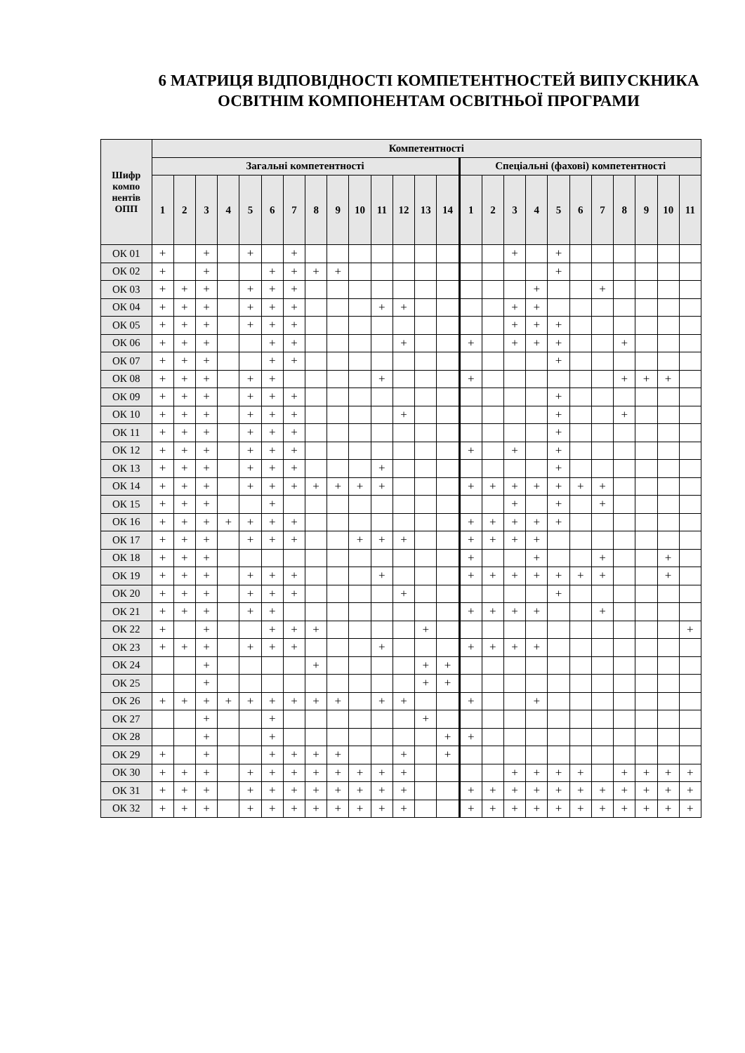6 МАТРИЦЯ ВІДПОВІДНОСТІ КОМПЕТЕНТНОСТЕЙ ВИПУСКНИКА ОСВІТНІМ КОМПОНЕНТАМ ОСВІТНЬОЇ ПРОГРАМИ
| Шифр компо нентів ОПП | Компетентності | | | | | | | | | | | | | | | | | | | | | | | | |
| --- | --- | --- | --- | --- | --- | --- | --- | --- | --- | --- | --- | --- | --- | --- | --- | --- | --- | --- | --- | --- | --- | --- | --- | --- | --- |
| | Загальні компетентності | | | | | | | | | | | | | | Спеціальні (фахові) компетентності | | | | | | | | | | |
| | 1 | 2 | 3 | 4 | 5 | 6 | 7 | 8 | 9 | 10 | 11 | 12 | 13 | 14 | 1 | 2 | 3 | 4 | 5 | 6 | 7 | 8 | 9 | 10 | 11 |
| ОК 01 | + | | + | | + | | + | | | | | | | | | | + | | + | | | | | | |
| ОК 02 | + | | + | | | + | + | + | + | | | | | | | | | | + | | | | | | |
| ОК 03 | + | + | + | | + | + | + | | | | | | | | | | | + | | | + | | | | |
| ОК 04 | + | + | + | | + | + | + | | | | + | + | | | | | + | + | | | | | | | |
| ОК 05 | + | + | + | | + | + | + | | | | | | | | | | + | + | + | | | | | | |
| ОК 06 | + | + | + | | | + | + | | | | | + | | | + | | + | + | + | | | + | | | |
| ОК 07 | + | + | + | | | + | + | | | | | | | | | | | | + | | | | | | |
| ОК 08 | + | + | + | | + | + | | | | | + | | | | + | | | | | | | + | + | + | |
| ОК 09 | + | + | + | | + | + | + | | | | | | | | | | | | + | | | | | | |
| ОК 10 | + | + | + | | + | + | + | | | | | + | | | | | | | + | | | + | | | |
| ОК 11 | + | + | + | | + | + | + | | | | | | | | | | | | + | | | | | | |
| ОК 12 | + | + | + | | + | + | + | | | | | | | | + | | + | | + | | | | | | |
| ОК 13 | + | + | + | | + | + | + | | | | + | | | | | | | | + | | | | | | |
| ОК 14 | + | + | + | | + | + | + | + | + | + | + | | | | + | + | + | + | + | + | + | | | | |
| ОК 15 | + | + | + | | | + | | | | | | | | | | | + | | + | | + | | | | |
| ОК 16 | + | + | + | + | + | + | + | | | | | | | | + | + | + | + | + | | | | | | |
| ОК 17 | + | + | + | | + | + | + | | | + | + | + | | | + | + | + | + | | | | | | | |
| ОК 18 | + | + | + | | | | | | | | | | | | + | | | + | | | + | | | + | |
| ОК 19 | + | + | + | | + | + | + | | | | + | | | | + | + | + | + | + | + | + | | | + | |
| ОК 20 | + | + | + | | + | + | + | | | | | + | | | | | | | + | | | | | | |
| ОК 21 | + | + | + | | + | + | | | | | | | | | + | + | + | + | | | + | | | | |
| ОК 22 | + | | + | | | + | + | + | | | | | + | | | | | | | | | | | | + |
| ОК 23 | + | + | + | | + | + | + | | | | + | | | | + | + | + | + | | | | | | | |
| ОК 24 | | | + | | | | | + | | | | | + | + | | | | | | | | | | | |
| ОК 25 | | | + | | | | | | | | | | + | + | | | | | | | | | | | |
| ОК 26 | + | + | + | + | + | + | + | + | + | | + | + | | | + | | | + | | | | | | | |
| ОК 27 | | | + | | | + | | | | | | | + | | | | | | | | | | | | |
| ОК 28 | | | + | | | + | | | | | | | | + | + | | | | | | | | | | |
| ОК 29 | + | | + | | | + | + | + | + | | | + | | + | | | | | | | | | | | |
| ОК 30 | + | + | + | | + | + | + | + | + | + | + | + | | | | | + | + | + | + | | + | + | + | + |
| ОК 31 | + | + | + | | + | + | + | + | + | + | + | + | | | + | + | + | + | + | + | + | + | + | + | + |
| ОК 32 | + | + | + | | + | + | + | + | + | + | + | + | | | + | + | + | + | + | + | + | + | + | + | + |